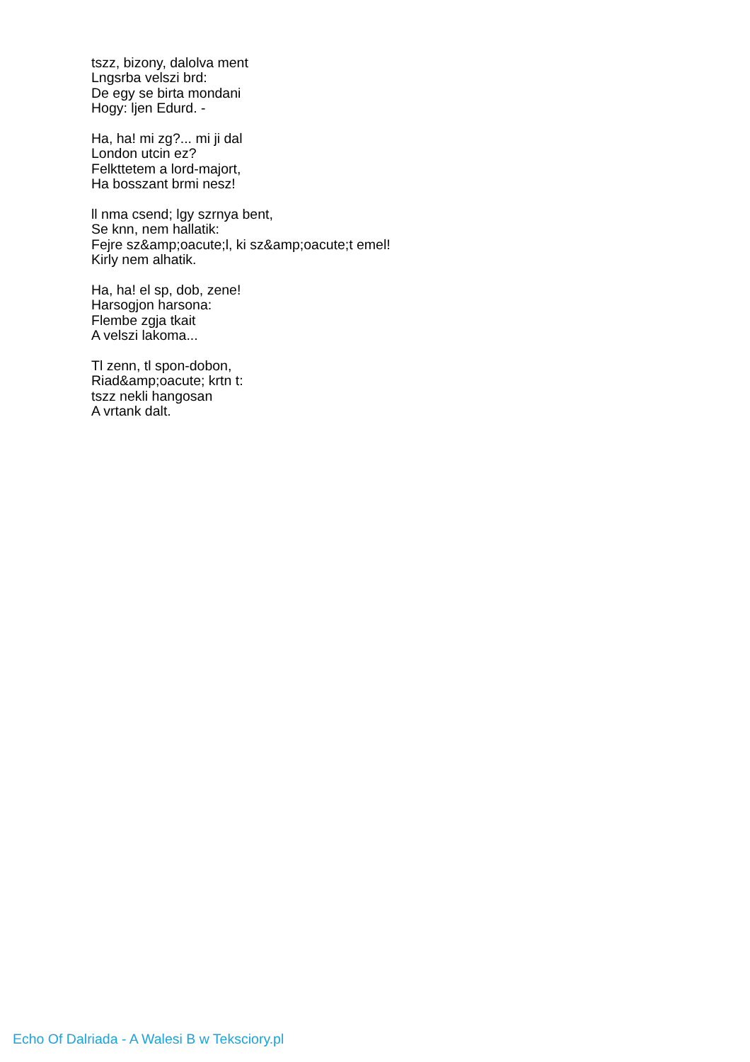tszz, bizony, dalolva ment
Lngsrba velszi brd:
De egy se birta mondani
Hogy: ljen Edurd. -
Ha, ha! mi zg?... mi ji dal
London utcin ez?
Felkttetem a lord-majort,
Ha bosszant brmi nesz!
ll nma csend; lgy szrnya bent,
Se knn, nem hallatik:
Fejre sz&amp;oacute;l, ki sz&amp;oacute;t emel!
Kirly nem alhatik.
Ha, ha! el sp, dob, zene!
Harsogjon harsona:
Flembe zgja tkait
A velszi lakoma...
Tl zenn, tl spon-dobon,
Riad&amp;oacute; krtn t:
tszz nekli hangosan
A vrtank dalt.
Echo Of Dalriada - A Walesi B w Teksciory.pl